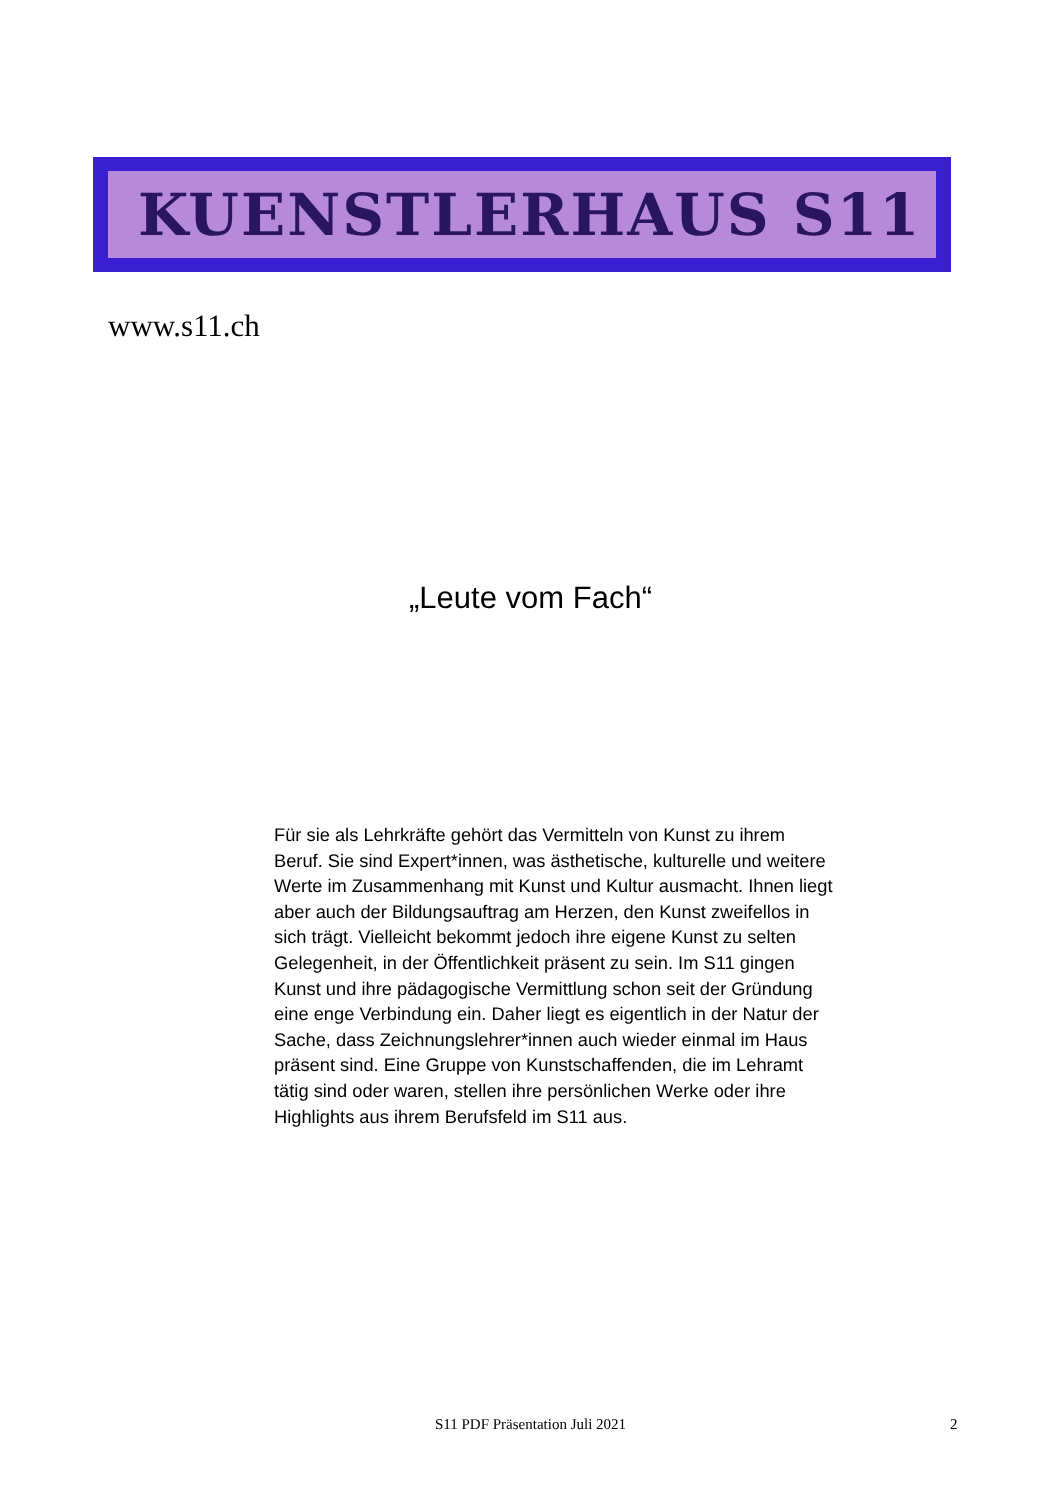KUENSTLERHAUS S11
www.s11.ch
„Leute vom Fach“
Für sie als Lehrkräfte gehört das Vermitteln von Kunst zu ihrem Beruf. Sie sind Expert*innen, was ästhetische, kulturelle und weitere Werte im Zusammenhang mit Kunst und Kultur ausmacht. Ihnen liegt aber auch der Bildungsauftrag am Herzen, den Kunst zweifellos in sich trägt. Vielleicht bekommt jedoch ihre eigene Kunst zu selten Gelegenheit, in der Öffentlichkeit präsent zu sein. Im S11 gingen Kunst und ihre pädagogische Vermittlung schon seit der Gründung eine enge Verbindung ein. Daher liegt es eigentlich in der Natur der Sache, dass Zeichnungslehrer*innen auch wieder einmal im Haus präsent sind. Eine Gruppe von Kunstschaffenden, die im Lehramt tätig sind oder waren, stellen ihre persönlichen Werke oder ihre Highlights aus ihrem Berufsfeld im S11 aus.
S11 PDF Präsentation Juli 2021 2